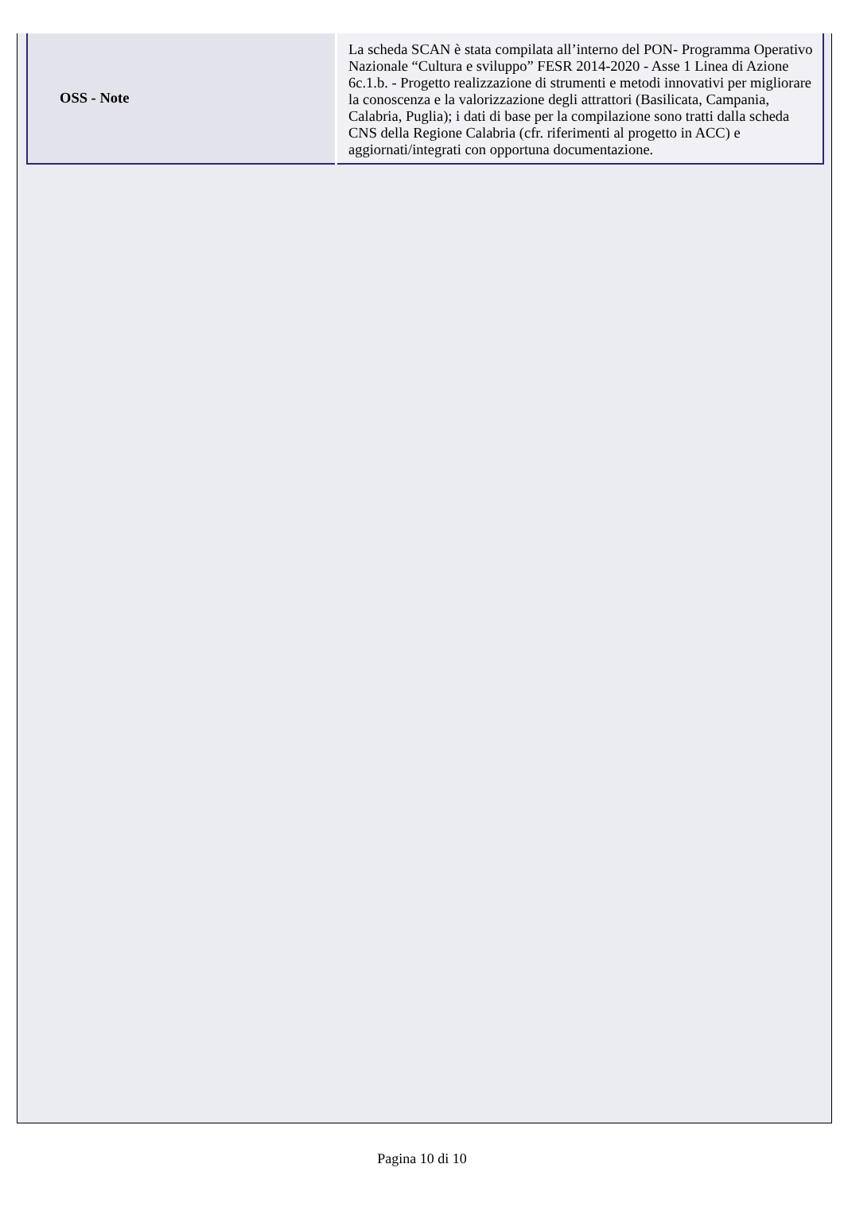| OSS - Note | La scheda SCAN è stata compilata all’interno del PON- Programma Operativo Nazionale “Cultura e sviluppo” FESR 2014-2020 - Asse 1 Linea di Azione 6c.1.b. - Progetto realizzazione di strumenti e metodi innovativi per migliorare la conoscenza e la valorizzazione degli attrattori (Basilicata, Campania, Calabria, Puglia); i dati di base per la compilazione sono tratti dalla scheda CNS della Regione Calabria (cfr. riferimenti al progetto in ACC) e aggiornati/integrati con opportuna documentazione. |
Pagina 10 di 10